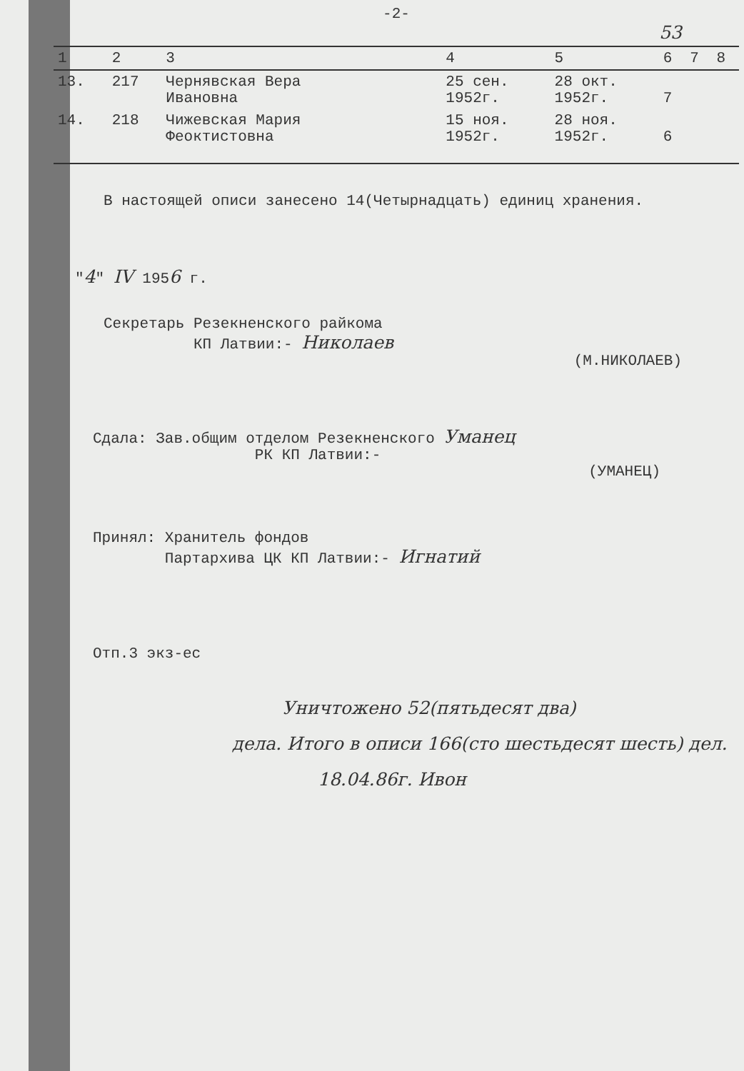-2-
53
| 1 | 2 | 3 | 4 | 5 | 6 | 7 | 8 |
| --- | --- | --- | --- | --- | --- | --- | --- |
| 13. | 217 | Чернявская Вера Ивановна | 25 сен. 1952г. | 28 окт. 1952г. | 7 | | |
| 14. | 218 | Чижевская Мария Феоктистовна | 15 ноя. 1952г. | 28 ноя. 1952г. | 6 | | |
В настоящей описи занесено 14(Четырнадцать) единиц хранения.
"4" IV 1956 г.
Секретарь Резекненского райкома
КП Латвии:- Николаев
(М.НИКОЛАЕВ)
Сдала: Зав.общим отделом Резекненского Уманец
РК КП Латвии:-
(УМАНЕЦ)
Принял: Хранитель фондов
Партархива ЦК КП Латвии:- Игнатий
Отп.3 экз-ес
Уничтожено 52(пятьдесят два)
дела. Итого в описи 166(сто шестьдесят шесть) дел.
18.04.86г. Ивон